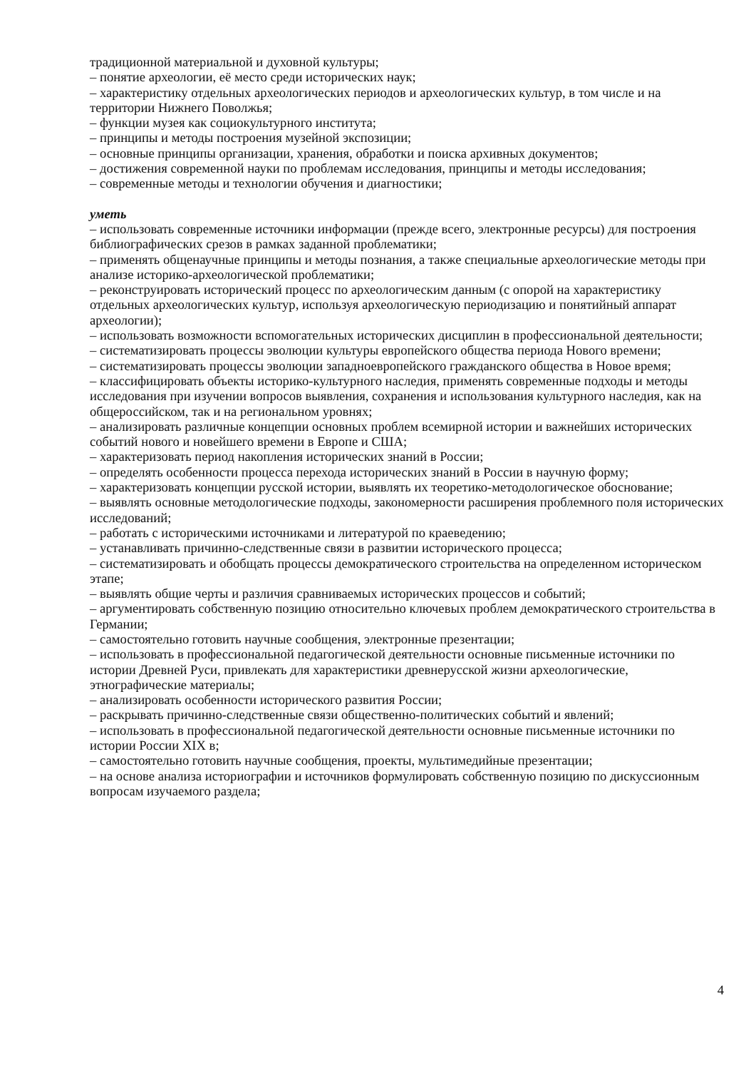традиционной материальной и духовной культуры;
– понятие археологии, её место среди исторических наук;
– характеристику отдельных археологических периодов и археологических культур, в том числе и на территории Нижнего Поволжья;
– функции музея как социокультурного института;
– принципы и методы построения музейной экспозиции;
– основные принципы организации, хранения, обработки и поиска архивных документов;
– достижения современной науки по проблемам исследования, принципы и методы исследования;
– современные методы и технологии обучения и диагностики;
уметь
– использовать современные источники информации (прежде всего, электронные ресурсы) для построения библиографических срезов в рамках заданной проблематики;
– применять общенаучные принципы и методы познания, а также специальные археологические методы при анализе историко-археологической проблематики;
– реконструировать исторический процесс по археологическим данным (с опорой на характеристику отдельных археологических культур, используя археологическую периодизацию и понятийный аппарат археологии);
– использовать возможности вспомогательных исторических дисциплин в профессиональной деятельности;
– систематизировать процессы эволюции культуры европейского общества периода Нового времени;
– систематизировать процессы эволюции западноевропейского гражданского общества в Новое время;
– классифицировать объекты историко-культурного наследия, применять современные подходы и методы исследования при изучении вопросов выявления, сохранения и использования культурного наследия, как на общероссийском, так и на региональном уровнях;
– анализировать различные концепции основных проблем всемирной истории и важнейших исторических событий нового и новейшего времени в Европе и США;
– характеризовать период накопления исторических знаний в России;
– определять особенности процесса перехода исторических знаний в России в научную форму;
– характеризовать концепции русской истории, выявлять их теоретико-методологическое обоснование;
– выявлять основные методологические подходы, закономерности расширения проблемного поля исторических исследований;
– работать с историческими источниками и литературой по краеведению;
– устанавливать причинно-следственные связи в развитии исторического процесса;
– систематизировать и обобщать процессы демократического строительства на определенном историческом этапе;
– выявлять общие черты и различия сравниваемых исторических процессов и событий;
– аргументировать собственную позицию относительно ключевых проблем демократического строительства в Германии;
– самостоятельно готовить научные сообщения, электронные презентации;
– использовать в профессиональной педагогической деятельности основные письменные источники по истории Древней Руси, привлекать для характеристики древнерусской жизни археологические, этнографические материалы;
– анализировать особенности исторического развития России;
– раскрывать причинно-следственные связи общественно-политических событий и явлений;
– использовать в профессиональной педагогической деятельности основные письменные источники по истории России XIX в;
– самостоятельно готовить научные сообщения, проекты, мультимедийные презентации;
– на основе анализа историографии и источников формулировать собственную позицию по дискуссионным вопросам изучаемого раздела;
4